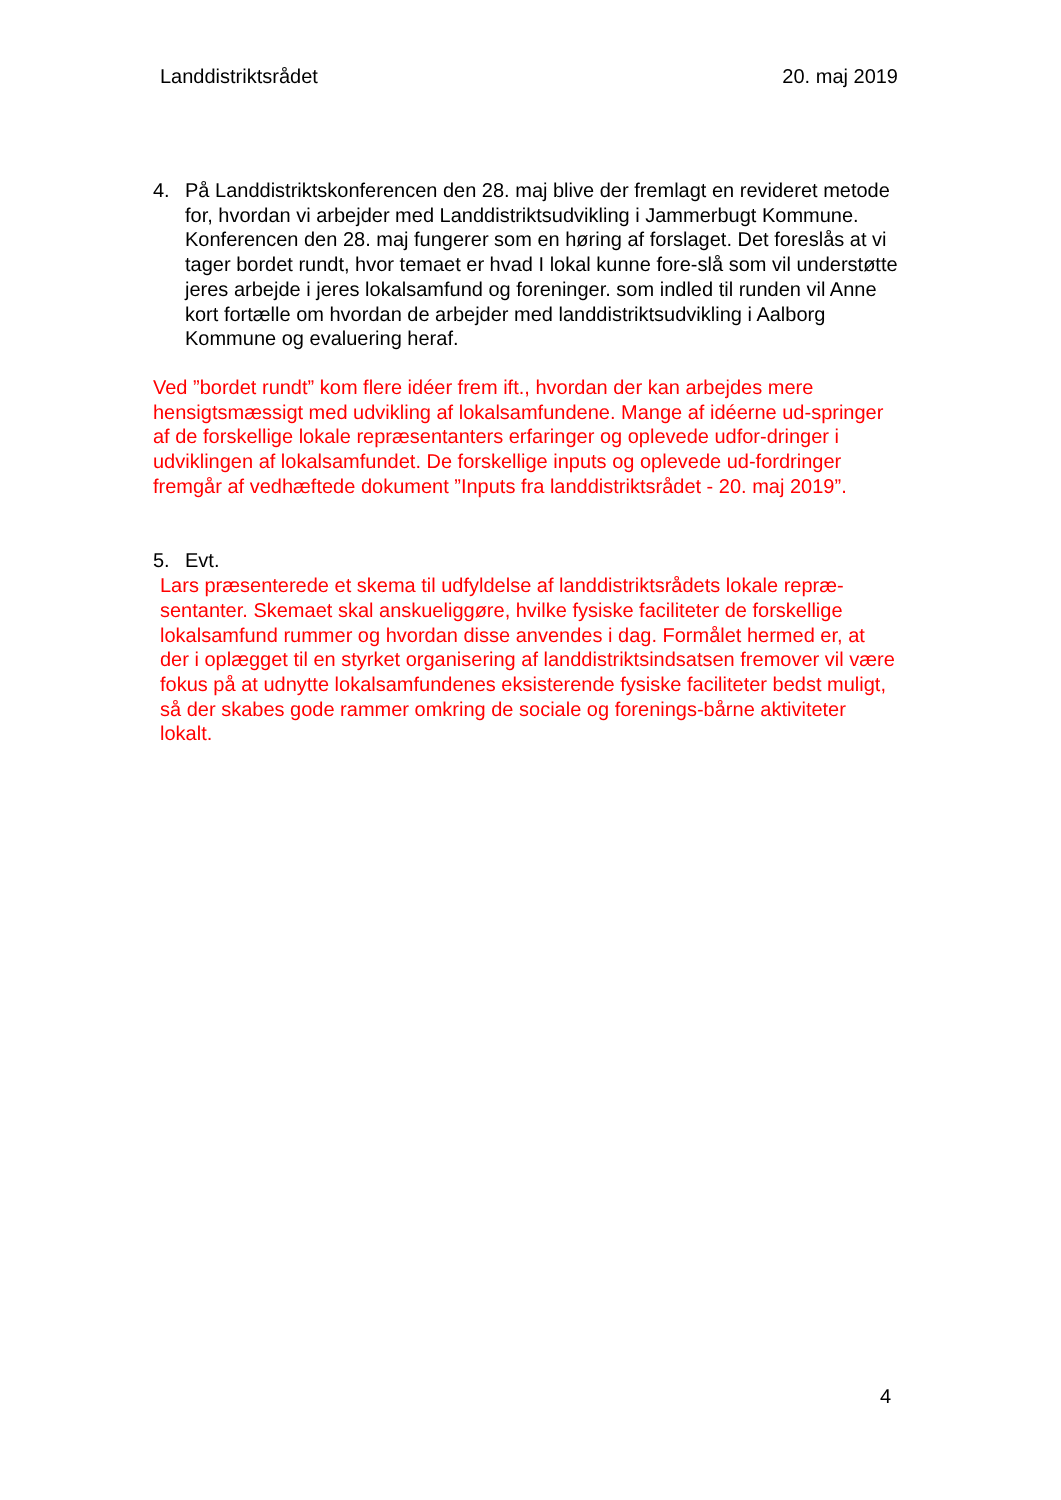Landdistriktsrådet 20. maj 2019
4. På Landdistriktskonferencen den 28. maj blive der fremlagt en revideret metode for, hvordan vi arbejder med Landdistriktsudvikling i Jammerbugt Kommune. Konferencen den 28. maj fungerer som en høring af forslaget. Det foreslås at vi tager bordet rundt, hvor temaet er hvad I lokal kunne fore-slå som vil understøtte jeres arbejde i jeres lokalsamfund og foreninger. som indled til runden vil Anne kort fortælle om hvordan de arbejder med landdistriktsudvikling i Aalborg Kommune og evaluering heraf.
Ved ”bordet rundt” kom flere idéer frem ift., hvordan der kan arbejdes mere hensigtsmæssigt med udvikling af lokalsamfundene. Mange af idéerne ud-springer af de forskellige lokale repræsentanters erfaringer og oplevede udfor-dringer i udviklingen af lokalsamfundet. De forskellige inputs og oplevede ud-fordringer fremgår af vedhæftede dokument ”Inputs fra landdistriktsrådet - 20. maj 2019”.
5. Evt.
Lars præsenterede et skema til udfyldelse af landdistriktsrådets lokale repræ-sentanter. Skemaet skal anskueliggøre, hvilke fysiske faciliteter de forskellige lokalsamfund rummer og hvordan disse anvendes i dag. Formålet hermed er, at der i oplægget til en styrket organisering af landdistriktsindsatsen fremover vil være fokus på at udnytte lokalsamfundenes eksisterende fysiske faciliteter bedst muligt, så der skabes gode rammer omkring de sociale og forenings-bårne aktiviteter lokalt.
4